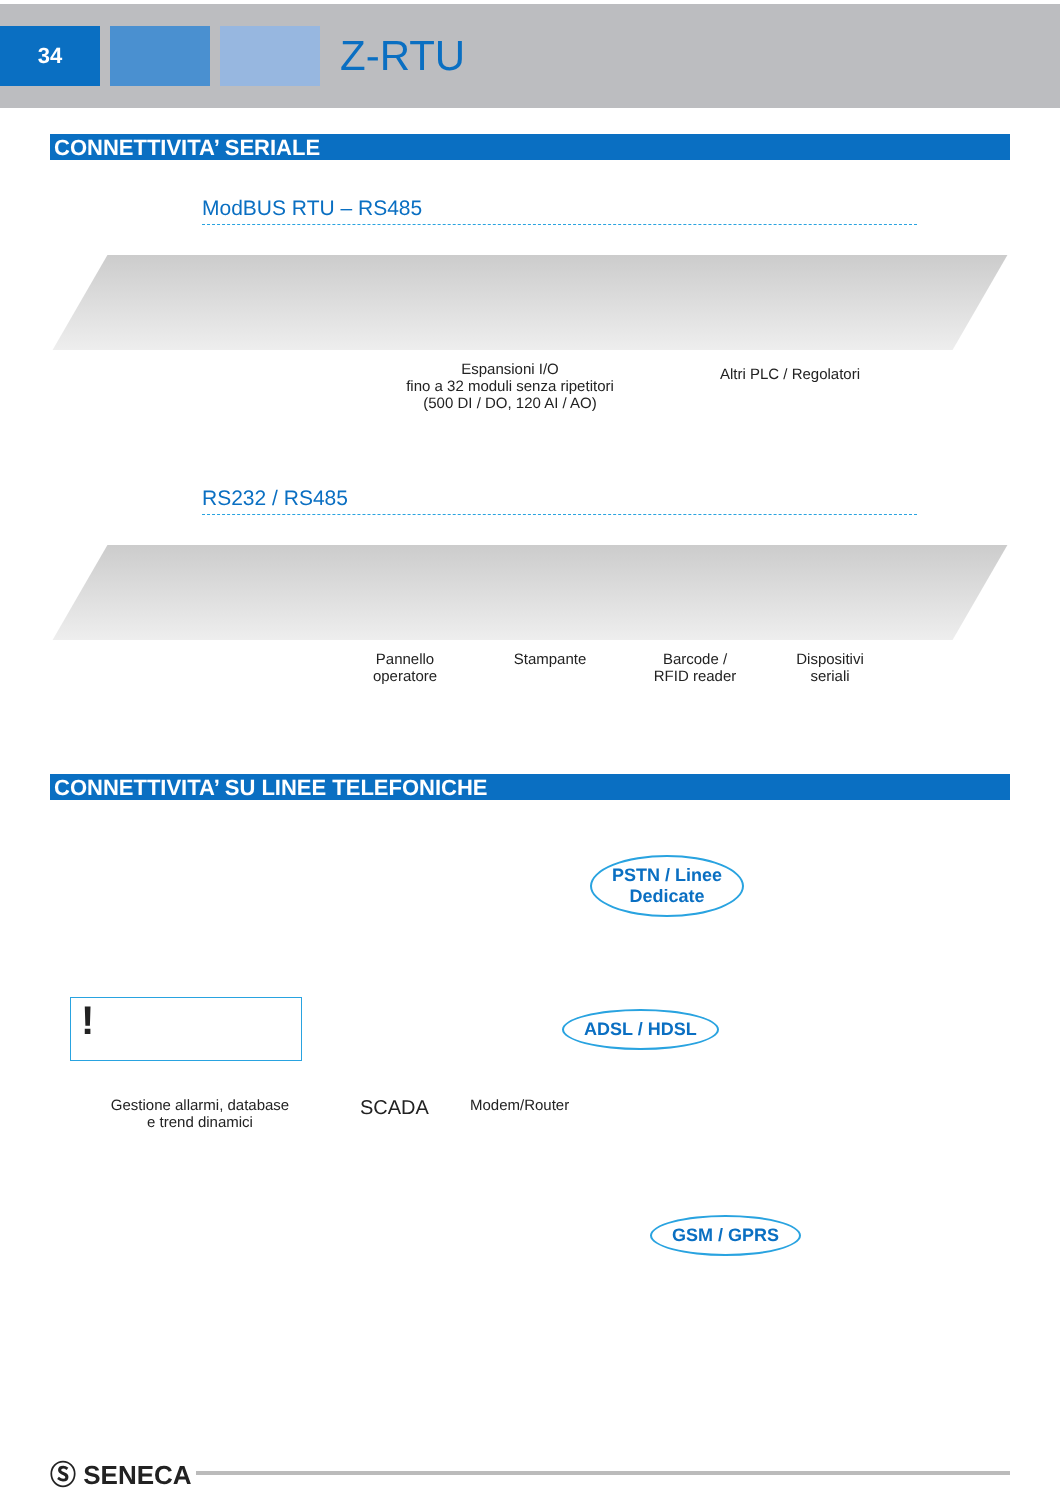34
Z-RTU
CONNETTIVITA’ SERIALE
ModBUS RTU – RS485
Espansioni I/O
fino a 32 moduli senza ripetitori
(500 DI / DO, 120 AI / AO)
Altri PLC / Regolatori
RS232 / RS485
Pannello
operatore
Stampante Barcode /
RFID reader
Dispositivi
seriali
CONNETTIVITA’ SU LINEE TELEFONICHE
PSTN / Linee
Dedicate
!
ADSL / HDSL
Gestione allarmi, database
e trend dinamici
SCADA
Modem/Router
GSM / GPRS
Ⓢ SENECA